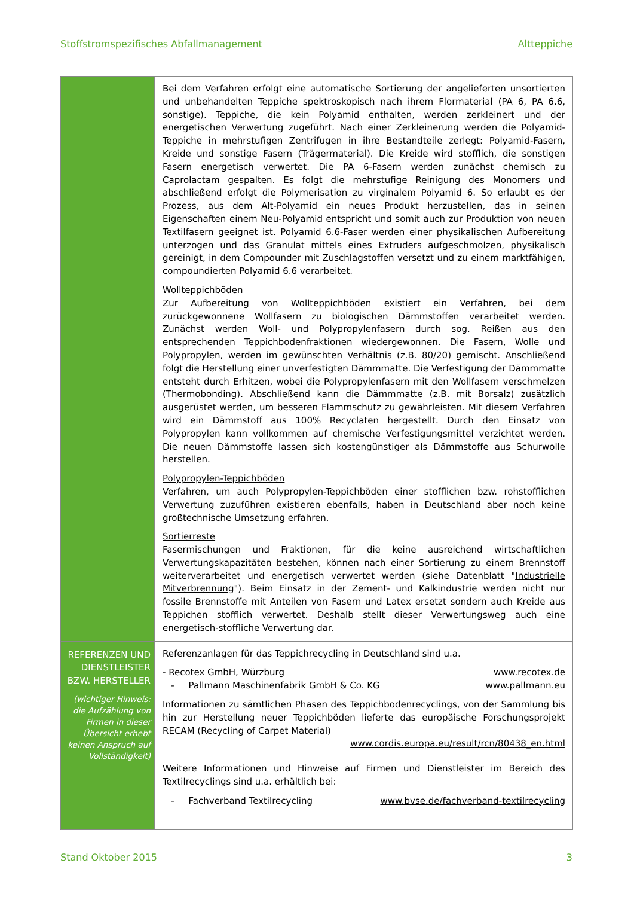Stoffstromspezifisches Abfallmanagement Altteppiche
| | Bei dem Verfahren erfolgt eine automatische Sortierung der angelieferten unsortierten und unbehandelten Teppiche spektroskopisch nach ihrem Flormaterial (PA 6, PA 6.6, sonstige). Teppiche, die kein Polyamid enthalten, werden zerkleinert und der energetischen Verwertung zugeführt. Nach einer Zerkleinerung werden die Polyamid-Teppiche in mehrstufigen Zentrifugen in ihre Bestandteile zerlegt: Polyamid-Fasern, Kreide und sonstige Fasern (Trägermaterial). Die Kreide wird stofflich, die sonstigen Fasern energetisch verwertet. Die PA 6-Fasern werden zunächst chemisch zu Caprolactam gespalten. Es folgt die mehrstufige Reinigung des Monomers und abschließend erfolgt die Polymerisation zu virginalem Polyamid 6. So erlaubt es der Prozess, aus dem Alt-Polyamid ein neues Produkt herzustellen, das in seinen Eigenschaften einem Neu-Polyamid entspricht und somit auch zur Produktion von neuen Textilfasern geeignet ist. Polyamid 6.6-Faser werden einer physikalischen Aufbereitung unterzogen und das Granulat mittels eines Extruders aufgeschmolzen, physikalisch gereinigt, in dem Compounder mit Zuschlagstoffen versetzt und zu einem marktfähigen, compoundierten Polyamid 6.6 verarbeitet. Wollteppichböden Zur Aufbereitung von Wollteppichböden existiert ein Verfahren, bei dem zurückgewonnene Wollfasern zu biologischen Dämmstoffen verarbeitet werden. Zunächst werden Woll- und Polypropylenfasern durch sog. Reißen aus den entsprechenden Teppichbodenfraktionen wiedergewonnen. Die Fasern, Wolle und Polypropylen, werden im gewünschten Verhältnis (z.B. 80/20) gemischt. Anschließend folgt die Herstellung einer unverfestigten Dämmmatte. Die Verfestigung der Dämmmatte entsteht durch Erhitzen, wobei die Polypropylenfasern mit den Wollfasern verschmelzen (Thermobonding). Abschließend kann die Dämmmatte (z.B. mit Borsalz) zusätzlich ausgerüstet werden, um besseren Flammschutz zu gewährleisten. Mit diesem Verfahren wird ein Dämmstoff aus 100% Recyclaten hergestellt. Durch den Einsatz von Polypropylen kann vollkommen auf chemische Verfestigungsmittel verzichtet werden. Die neuen Dämmstoffe lassen sich kostengünstiger als Dämmstoffe aus Schurwolle herstellen. Polypropylen-Teppichböden Verfahren, um auch Polypropylen-Teppichböden einer stofflichen bzw. rohstofflichen Verwertung zuzuführen existieren ebenfalls, haben in Deutschland aber noch keine großtechnische Umsetzung erfahren. Sortierreste Fasermischungen und Fraktionen, für die keine ausreichend wirtschaftlichen Verwertungskapazitäten bestehen, können nach einer Sortierung zu einem Brennstoff weiterverarbeitet und energetisch verwertet werden (siehe Datenblatt " Industrielle Mitverbrennung "). Beim Einsatz in der Zement- und Kalkindustrie werden nicht nur fossile Brennstoffe mit Anteilen von Fasern und Latex ersetzt sondern auch Kreide aus Teppichen stofflich verwertet. Deshalb stellt dieser Verwertungsweg auch eine energetisch-stoffliche Verwertung dar. |
| REFERENZEN UND DIENSTLEISTER BZW. HERSTELLER (wichtiger Hinweis: die Aufzählung von Firmen in dieser Übersicht erhebt keinen Anspruch auf Vollständigkeit) | Referenzanlagen für das Teppichrecycling in Deutschland sind u.a. - Recotex GmbH, Würzburg www.recotex.de - Pallmann Maschinenfabrik GmbH & Co. KG www.pallmann.eu Informationen zu sämtlichen Phasen des Teppichbodenrecyclings, von der Sammlung bis hin zur Herstellung neuer Teppichböden lieferte das europäische Forschungsprojekt RECAM (Recycling of Carpet Material) www.cordis.europa.eu/result/rcn/80438_en.html Weitere Informationen und Hinweise auf Firmen und Dienstleister im Bereich des Textilrecyclings sind u.a. erhältlich bei: - Fachverband Textilrecycling www.bvse.de/fachverband-textilrecycling |
Stand Oktober 2015 3